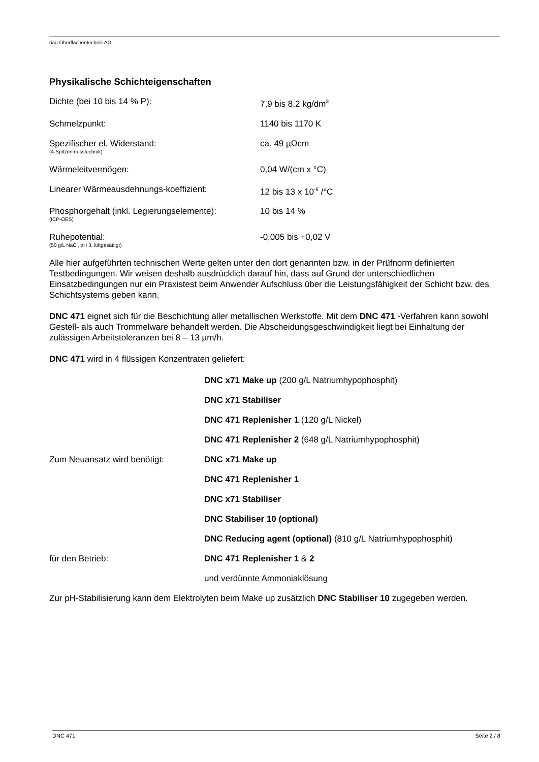riag Oberflächentechnik AG
Physikalische Schichteigenschaften
| Dichte (bei 10 bis 14 % P): | 7,9 bis 8,2 kg/dm<sup>3</sup> |
| Schmelzpunkt: | 1140 bis 1170 K |
| Spezifischer el. Widerstand: (4-Spitzenmesstechnik) | ca. 49 µΩcm |
| Wärmeleitvermögen: | 0,04 W/(cm x °C) |
| Linearer Wärmeausdehnungs-koeffizient: | 12 bis 13 x 10<sup>-6</sup> /°C |
| Phosphorgehalt (inkl. Legierungselemente): (ICP-OES) | 10 bis 14 % |
| Ruhepotential: (50 g/L NaCl, pH 3, luftgesättigt) | -0,005 bis +0,02 V |
Alle hier aufgeführten technischen Werte gelten unter den dort genannten bzw. in der Prüfnorm definierten Testbedingungen. Wir weisen deshalb ausdrücklich darauf hin, dass auf Grund der unterschiedlichen Einsatzbedingungen nur ein Praxistest beim Anwender Aufschluss über die Leistungsfähigkeit der Schicht bzw. des Schichtsystems geben kann.
DNC 471 eignet sich für die Beschichtung aller metallischen Werkstoffe. Mit dem DNC 471 -Verfahren kann sowohl Gestell- als auch Trommelware behandelt werden. Die Abscheidungsgeschwindigkeit liegt bei Einhaltung der zulässigen Arbeitstoleranzen bei 8 – 13 µm/h.
DNC 471 wird in 4 flüssigen Konzentraten geliefert:
| | DNC x71 Make up (200 g/L Natriumhypophosphit) |
| | DNC x71 Stabiliser |
| | DNC 471 Replenisher 1 (120 g/L Nickel) |
| | DNC 471 Replenisher 2 (648 g/L Natriumhypophosphit) |
| Zum Neuansatz wird benötigt: | DNC x71 Make up |
| | DNC 471 Replenisher 1 |
| | DNC x71 Stabiliser |
| | DNC Stabiliser 10 (optional) |
| | DNC Reducing agent (optional) (810 g/L Natriumhypophosphit) |
| für den Betrieb: | DNC 471 Replenisher 1 & 2 |
| | und verdünnte Ammoniaklösung |
Zur pH-Stabilisierung kann dem Elektrolyten beim Make up zusätzlich DNC Stabiliser 10 zugegeben werden.
DNC 471 Seite 2 / 8